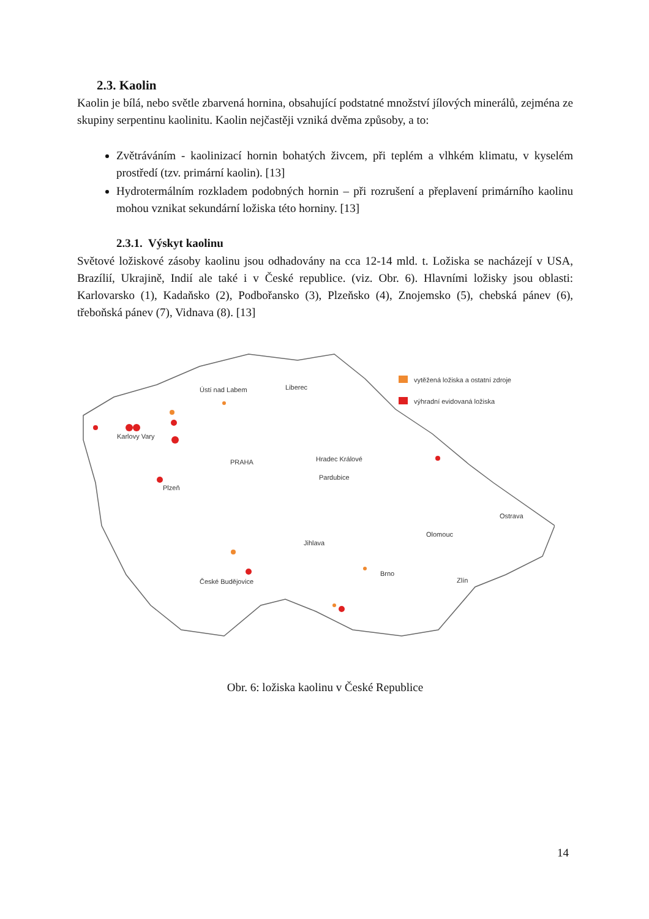2.3. Kaolin
Kaolin je bílá, nebo světle zbarvená hornina, obsahující podstatné množství jílových minerálů, zejména ze skupiny serpentinu kaolinitu. Kaolin nejčastěji vzniká dvěma způsoby, a to:
Zvětráváním - kaolinizací hornin bohatých živcem, při teplém a vlhkém klimatu, v kyselém prostředí (tzv. primární kaolin). [13]
Hydrotermálním rozkladem podobných hornin – při rozrušení a přeplavení primárního kaolinu mohou vznikat sekundární ložiska této horniny. [13]
2.3.1. Výskyt kaolinu
Světové ložiskové zásoby kaolinu jsou odhadovány na cca 12-14 mld. t. Ložiska se nacházejí v USA, Brazílií, Ukrajině, Indií ale také i v České republice. (viz. Obr. 6). Hlavními ložisky jsou oblasti: Karlovarsko (1), Kadaňsko (2), Podbořansko (3), Plzeňsko (4), Znojemsko (5), chebská pánev (6), třeboňská pánev (7), Vidnava (8). [13]
vytěžená ložiska a ostatní zdroje
výhradní evidovaná ložiska
Ústí nad Labem
Liberec
Karlovy Vary
PRAHA
Hradec Králové
Pardubice
Plzeň
Ostrava
Olomouc
Jihlava
Brno
Zlín
České Budějovice
Obr. 6: ložiska kaolinu v České Republice
14